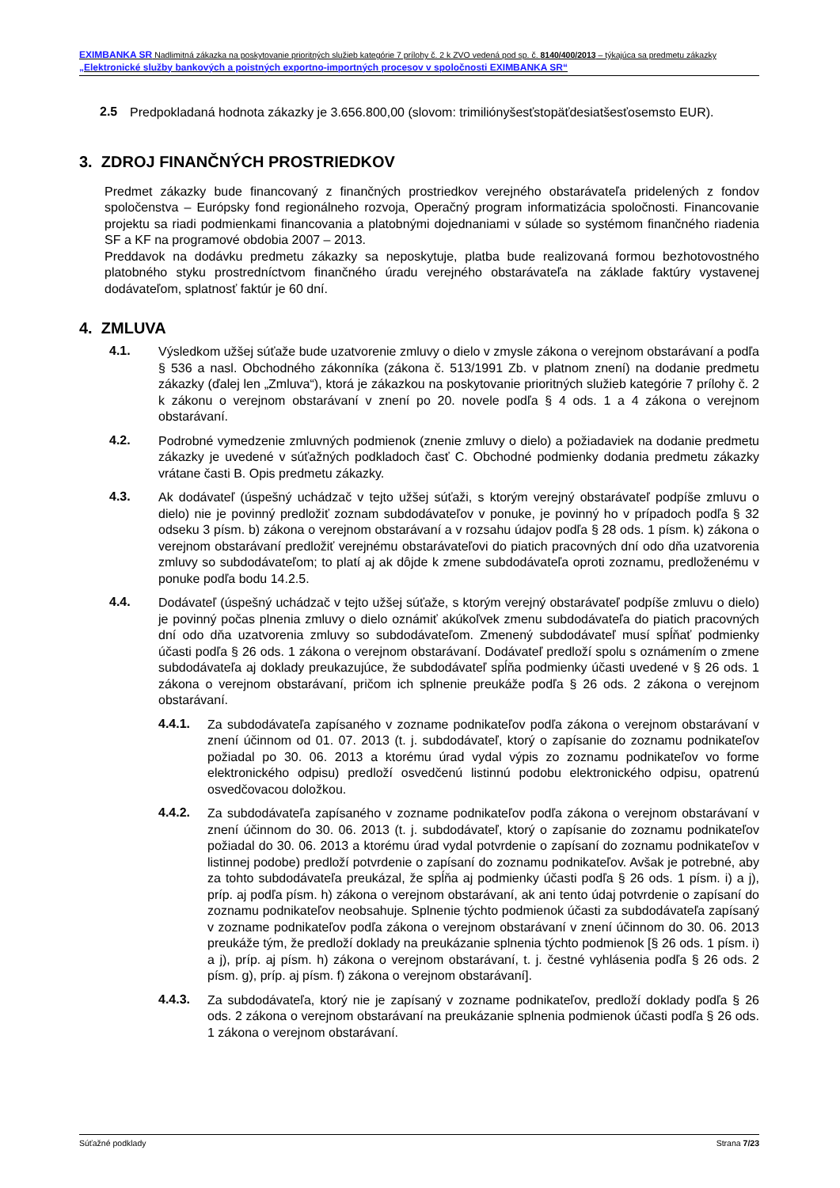EXIMBANKA SR Nadlimitná zákazka na poskytovanie prioritných služieb kategórie 7 prílohy č. 2 k ZVO vedená pod sp. č. 8140/400/2013 – týkajúca sa predmetu zákazky „Elektronické služby bankových a poistných exportno-importných procesov v spoločnosti EXIMBANKA SR“
2.5
Predpokladaná hodnota zákazky je 3.656.800,00 (slovom: trimiliónyšesťstopäťdesiatšesťosemsto EUR).
3. ZDROJ FINANČNÝCH PROSTRIEDKOV
Predmet zákazky bude financovaný z finančných prostriedkov verejného obstarávateľa pridelených z fondov spoločenstva – Európsky fond regionálneho rozvoja, Operačný program informatizácia spoločnosti. Financovanie projektu sa riadi podmienkami financovania a platobnými dojednaniami v súlade so systémom finančného riadenia SF a KF na programové obdobia 2007 – 2013.
Preddavok na dodávku predmetu zákazky sa neposkytuje, platba bude realizovaná formou bezhotovostného platobného styku prostredníctvom finančného úradu verejného obstarávateľa na základe faktúry vystavenej dodávateľom, splatnosť faktúr je 60 dní.
4. ZMLUVA
4.1.
Výsledkom užšej súťaže bude uzatvorenie zmluvy o dielo v zmysle zákona o verejnom obstarávaní a podľa § 536 a nasl. Obchodného zákonníka (zákona č. 513/1991 Zb. v platnom znení) na dodanie predmetu zákazky (ďalej len „Zmluva“), ktorá je zákazkou na poskytovanie prioritných služieb kategórie 7 prílohy č. 2 k zákonu o verejnom obstarávaní v znení po 20. novele podľa § 4 ods. 1 a 4 zákona o verejnom obstarávaní.
4.2.
Podrobné vymedzenie zmluvných podmienok (znenie zmluvy o dielo) a požiadaviek na dodanie predmetu zákazky je uvedené v súťažných podkladoch časť C. Obchodné podmienky dodania predmetu zákazky vrátane časti B. Opis predmetu zákazky.
4.3.
Ak dodávateľ (úspešný uchádzač v tejto užšej súťaži, s ktorým verejný obstarávateľ podpíše zmluvu o dielo) nie je povinný predložiť zoznam subdodávateľov v ponuke, je povinný ho v prípadoch podľa § 32 odseku 3 písm. b) zákona o verejnom obstarávaní a v rozsahu údajov podľa § 28 ods. 1 písm. k) zákona o verejnom obstarávaní predložiť verejnému obstarávateľovi do piatich pracovných dní odo dňa uzatvorenia zmluvy so subdodávateľom; to platí aj ak dôjde k zmene subdodávateľa oproti zoznamu, predloženému v ponuke podľa bodu 14.2.5.
4.4.
Dodávateľ (úspešný uchádzač v tejto užšej súťaže, s ktorým verejný obstarávateľ podpíše zmluvu o dielo) je povinný počas plnenia zmluvy o dielo oznámiť akúkoľvek zmenu subdodávateľa do piatich pracovných dní odo dňa uzatvorenia zmluvy so subdodávateľom. Zmenený subdodávateľ musí spĺňať podmienky účasti podľa § 26 ods. 1 zákona o verejnom obstarávaní. Dodávateľ predloží spolu s oznámením o zmene subdodávateľa aj doklady preukazujúce, že subdodávateľ spĺňa podmienky účasti uvedené v § 26 ods. 1 zákona o verejnom obstarávaní, pričom ich splnenie preukáže podľa § 26 ods. 2 zákona o verejnom obstarávaní.
4.4.1.
Za subdodávateľa zapísaného v zozname podnikateľov podľa zákona o verejnom obstarávaní v znení účinnom od 01. 07. 2013 (t. j. subdodávateľ, ktorý o zapísanie do zoznamu podnikateľov požiadal po 30. 06. 2013 a ktorému úrad vydal výpis zo zoznamu podnikateľov vo forme elektronického odpisu) predloží osvedčenú listinnú podobu elektronického odpisu, opatrenú osvedčovacou doložkou.
4.4.2.
Za subdodávateľa zapísaného v zozname podnikateľov podľa zákona o verejnom obstarávaní v znení účinnom do 30. 06. 2013 (t. j. subdodávateľ, ktorý o zapísanie do zoznamu podnikateľov požiadal do 30. 06. 2013 a ktorému úrad vydal potvrdenie o zapísaní do zoznamu podnikateľov v listinnej podobe) predloží potvrdenie o zapísaní do zoznamu podnikateľov. Avšak je potrebné, aby za tohto subdodávateľa preukázal, že spĺňa aj podmienky účasti podľa § 26 ods. 1 písm. i) a j), príp. aj podľa písm. h) zákona o verejnom obstarávaní, ak ani tento údaj potvrdenie o zapísaní do zoznamu podnikateľov neobsahuje. Splnenie týchto podmienok účasti za subdodávateľa zapísaný v zozname podnikateľov podľa zákona o verejnom obstarávaní v znení účinnom do 30. 06. 2013 preukáže tým, že predloží doklady na preukázanie splnenia týchto podmienok [§ 26 ods. 1 písm. i) a j), príp. aj písm. h) zákona o verejnom obstarávaní, t. j. čestné vyhlásenia podľa § 26 ods. 2 písm. g), príp. aj písm. f) zákona o verejnom obstarávaní].
4.4.3.
Za subdodávateľa, ktorý nie je zapísaný v zozname podnikateľov, predloží doklady podľa § 26 ods. 2 zákona o verejnom obstarávaní na preukázanie splnenia podmienok účasti podľa § 26 ods. 1 zákona o verejnom obstarávaní.
Súťažné podklady Strana 7/23